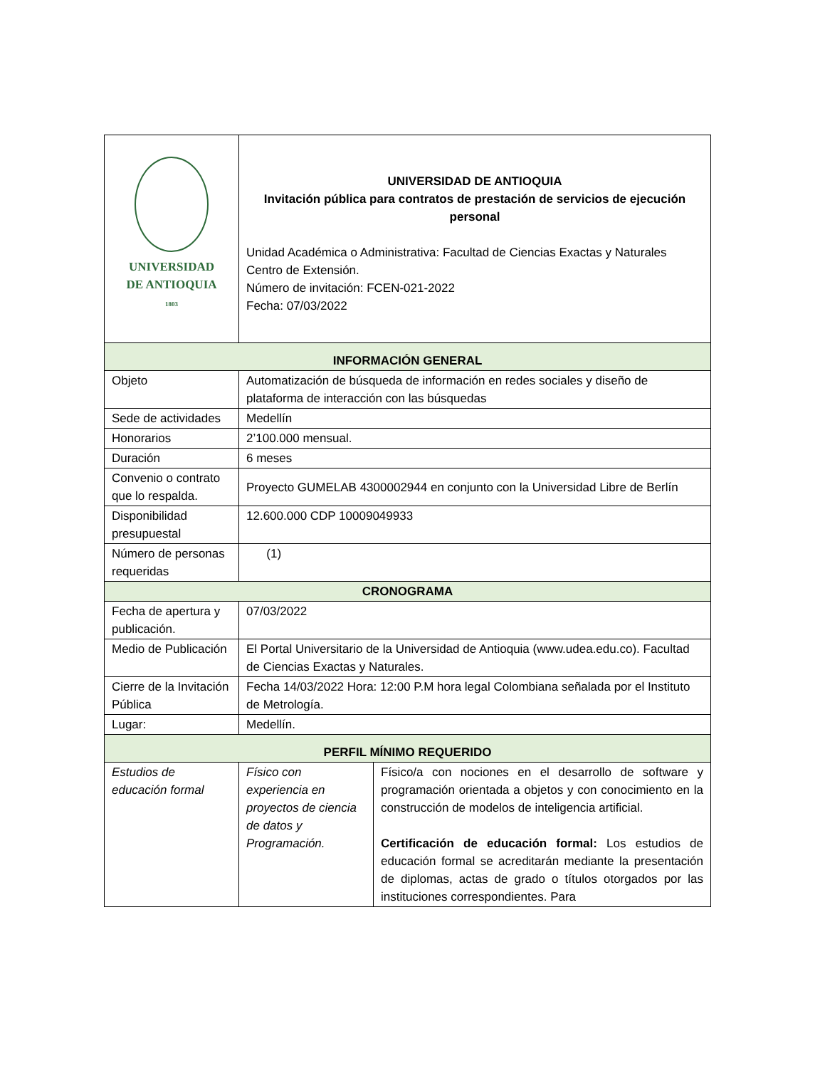| UNIVERSIDAD DE ANTIOQUIA 1803 | UNIVERSIDAD DE ANTIOQUIA Invitación pública para contratos de prestación de servicios de ejecución personal Unidad Académica o Administrativa: Facultad de Ciencias Exactas y Naturales Centro de Extensión. Número de invitación: FCEN-021-2022 Fecha: 07/03/2022 | |
| INFORMACIÓN GENERAL | | |
| Objeto | Automatización de búsqueda de información en redes sociales y diseño de plataforma de interacción con las búsquedas | |
| Sede de actividades | Medellín | |
| Honorarios | 2’100.000 mensual. | |
| Duración | 6 meses | |
| Convenio o contrato que lo respalda. | Proyecto GUMELAB 4300002944 en conjunto con la Universidad Libre de Berlín | |
| Disponibilidad presupuestal | 12.600.000 CDP 10009049933 | |
| Número de personas requeridas | (1) | |
| CRONOGRAMA | | |
| Fecha de apertura y publicación. | 07/03/2022 | |
| Medio de Publicación | El Portal Universitario de la Universidad de Antioquia (www.udea.edu.co). Facultad de Ciencias Exactas y Naturales. | |
| Cierre de la Invitación Pública | Fecha 14/03/2022 Hora: 12:00 P.M hora legal Colombiana señalada por el Instituto de Metrología. | |
| Lugar: | Medellín. | |
| PERFIL MÍNIMO REQUERIDO | | |
| Estudios de educación formal | Físico con experiencia en proyectos de ciencia de datos y Programación. | Físico/a con nociones en el desarrollo de software y programación orientada a objetos y con conocimiento en la construcción de modelos de inteligencia artificial. Certificación de educación formal: Los estudios de educación formal se acreditarán mediante la presentación de diplomas, actas de grado o títulos otorgados por las instituciones correspondientes. Para |